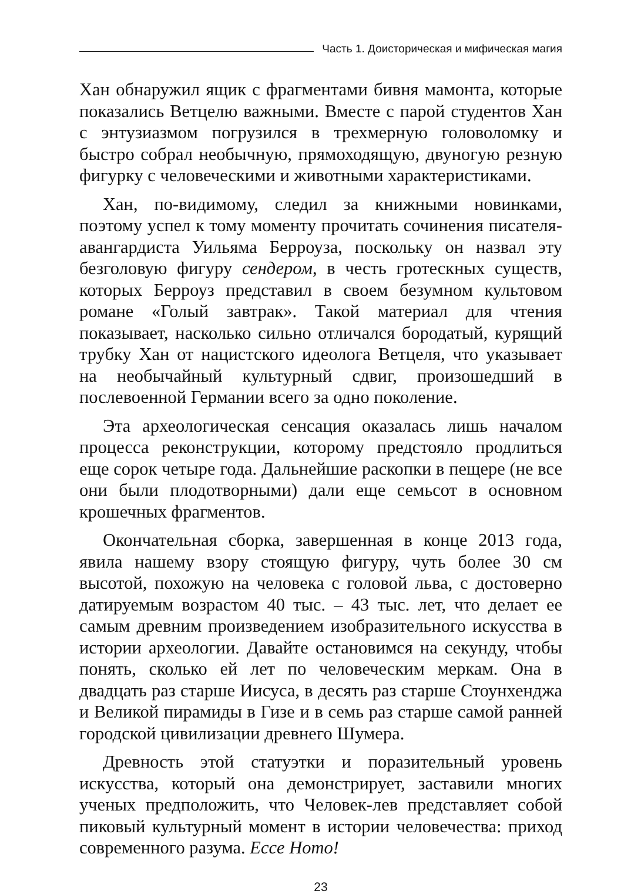Часть 1. Доисторическая и мифическая магия
Хан обнаружил ящик с фрагментами бивня мамонта, которые показались Ветцелю важными. Вместе с парой студентов Хан с энтузиазмом погрузился в трехмерную головоломку и быстро собрал необычную, прямоходящую, двуногую резную фигурку с человеческими и животными характеристиками.
Хан, по-видимому, следил за книжными новинками, поэтому успел к тому моменту прочитать сочинения писателя-авангардиста Уильяма Берроуза, поскольку он назвал эту безголовую фигуру сендером, в честь гротескных существ, которых Берроуз представил в своем безумном культовом романе «Голый завтрак». Такой материал для чтения показывает, насколько сильно отличался бородатый, курящий трубку Хан от нацистского идеолога Ветцеля, что указывает на необычайный культурный сдвиг, произошедший в послевоенной Германии всего за одно поколение.
Эта археологическая сенсация оказалась лишь началом процесса реконструкции, которому предстояло продлиться еще сорок четыре года. Дальнейшие раскопки в пещере (не все они были плодотворными) дали еще семьсот в основном крошечных фрагментов.
Окончательная сборка, завершенная в конце 2013 года, явила нашему взору стоящую фигуру, чуть более 30 см высотой, похожую на человека с головой льва, с достоверно датируемым возрастом 40 тыс. – 43 тыс. лет, что делает ее самым древним произведением изобразительного искусства в истории археологии. Давайте остановимся на секунду, чтобы понять, сколько ей лет по человеческим меркам. Она в двадцать раз старше Иисуса, в десять раз старше Стоунхенджа и Великой пирамиды в Гизе и в семь раз старше самой ранней городской цивилизации древнего Шумера.
Древность этой статуэтки и поразительный уровень искусства, который она демонстрирует, заставили многих ученых предположить, что Человек-лев представляет собой пиковый культурный момент в истории человечества: приход современного разума. Ecce Homo!
23